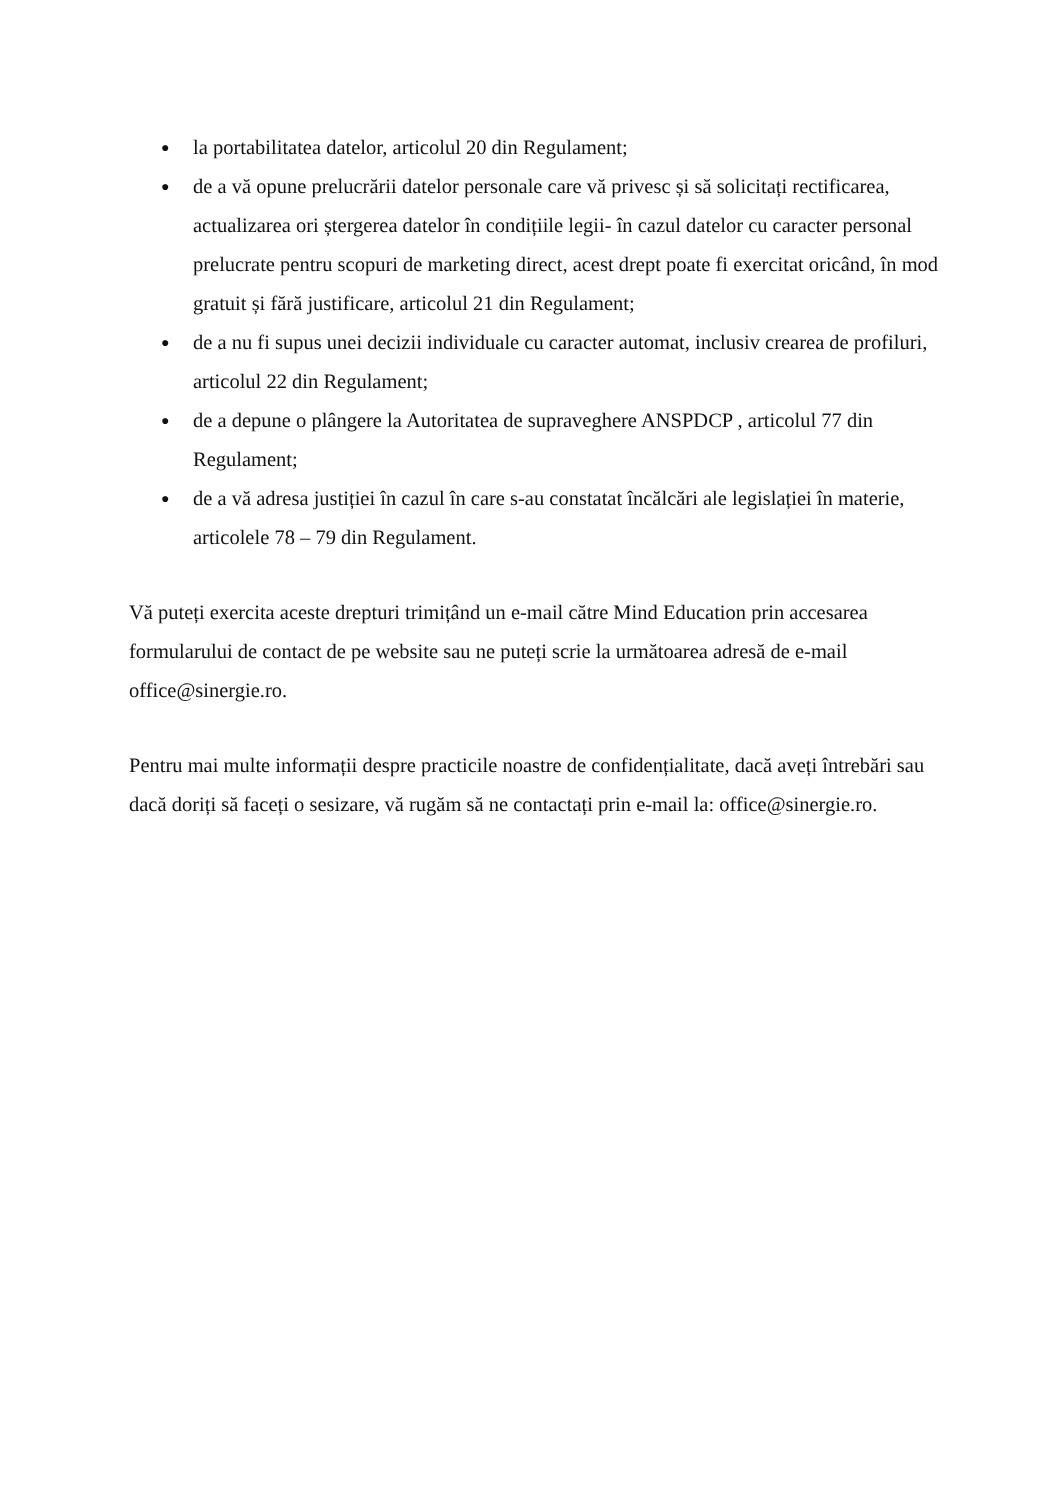● la portabilitatea datelor, articolul 20 din Regulament;
● de a vă opune prelucrării datelor personale care vă privesc și să solicitați rectificarea, actualizarea ori ștergerea datelor în condițiile legii- în cazul datelor cu caracter personal prelucrate pentru scopuri de marketing direct, acest drept poate fi exercitat oricând, în mod gratuit și fără justificare, articolul 21 din Regulament;
● de a nu fi supus unei decizii individuale cu caracter automat, inclusiv crearea de profiluri, articolul 22 din Regulament;
● de a depune o plângere la Autoritatea de supraveghere ANSPDCP , articolul 77 din Regulament;
● de a vă adresa justiției în cazul în care s-au constatat încălcări ale legislației în materie, articolele 78 – 79 din Regulament.
Vă puteți exercita aceste drepturi trimițând un e-mail către Mind Education prin accesarea formularului de contact de pe website sau ne puteți scrie la următoarea adresă de e-mail office@sinergie.ro.
Pentru mai multe informații despre practicile noastre de confidențialitate, dacă aveți întrebări sau dacă doriți să faceți o sesizare, vă rugăm să ne contactați prin e-mail la: office@sinergie.ro.